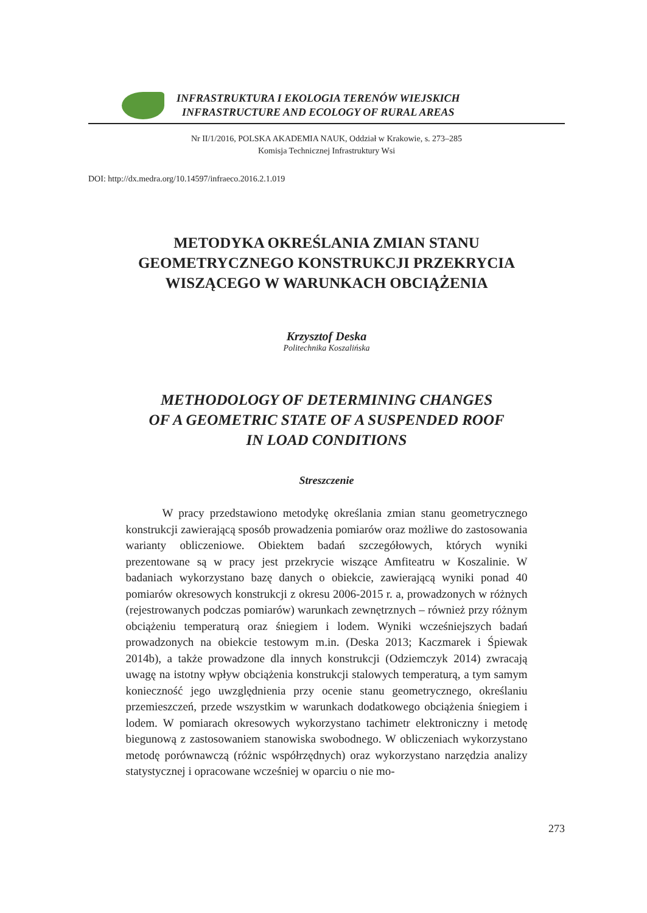INFRASTRUKTURA I EKOLOGIA TERENÓW WIEJSKICH
INFRASTRUCTURE AND ECOLOGY OF RURAL AREAS
Nr II/1/2016, POLSKA AKADEMIA NAUK, Oddział w Krakowie, s. 273–285
Komisja Technicznej Infrastruktury Wsi
DOI: http://dx.medra.org/10.14597/infraeco.2016.2.1.019
METODYKA OKREŚLANIA ZMIAN STANU
GEOMETRYCZNEGO KONSTRUKCJI PRZEKRYCIA
WISZĄCEGO W WARUNKACH OBCIĄŻENIA
Krzysztof Deska
Politechnika Koszalińska
METHODOLOGY OF DETERMINING CHANGES
OF A GEOMETRIC STATE OF A SUSPENDED ROOF
IN LOAD CONDITIONS
Streszczenie
W pracy przedstawiono metodykę określania zmian stanu geometrycznego konstrukcji zawierającą sposób prowadzenia pomiarów oraz możliwe do zastosowania warianty obliczeniowe. Obiektem badań szczegółowych, których wyniki prezentowane są w pracy jest przekrycie wiszące Amfiteatru w Koszalinie. W badaniach wykorzystano bazę danych o obiekcie, zawierającą wyniki ponad 40 pomiarów okresowych konstrukcji z okresu 2006-2015 r. a, prowadzonych w różnych (rejestrowanych podczas pomiarów) warunkach zewnętrznych – również przy różnym obciążeniu temperaturą oraz śniegiem i lodem. Wyniki wcześniejszych badań prowadzonych na obiekcie testowym m.in. (Deska 2013; Kaczmarek i Śpiewak 2014b), a także prowadzone dla innych konstrukcji (Odziemczyk 2014) zwracają uwagę na istotny wpływ obciążenia konstrukcji stalowych temperaturą, a tym samym konieczność jego uwzględnienia przy ocenie stanu geometrycznego, określaniu przemieszczeń, przede wszystkim w warunkach dodatkowego obciążenia śniegiem i lodem. W pomiarach okresowych wykorzystano tachimetr elektroniczny i metodę biegunową z zastosowaniem stanowiska swobodnego. W obliczeniach wykorzystano metodę porównawczą (różnic współrzędnych) oraz wykorzystano narzędzia analizy statystycznej i opracowane wcześniej w oparciu o nie mo-
273